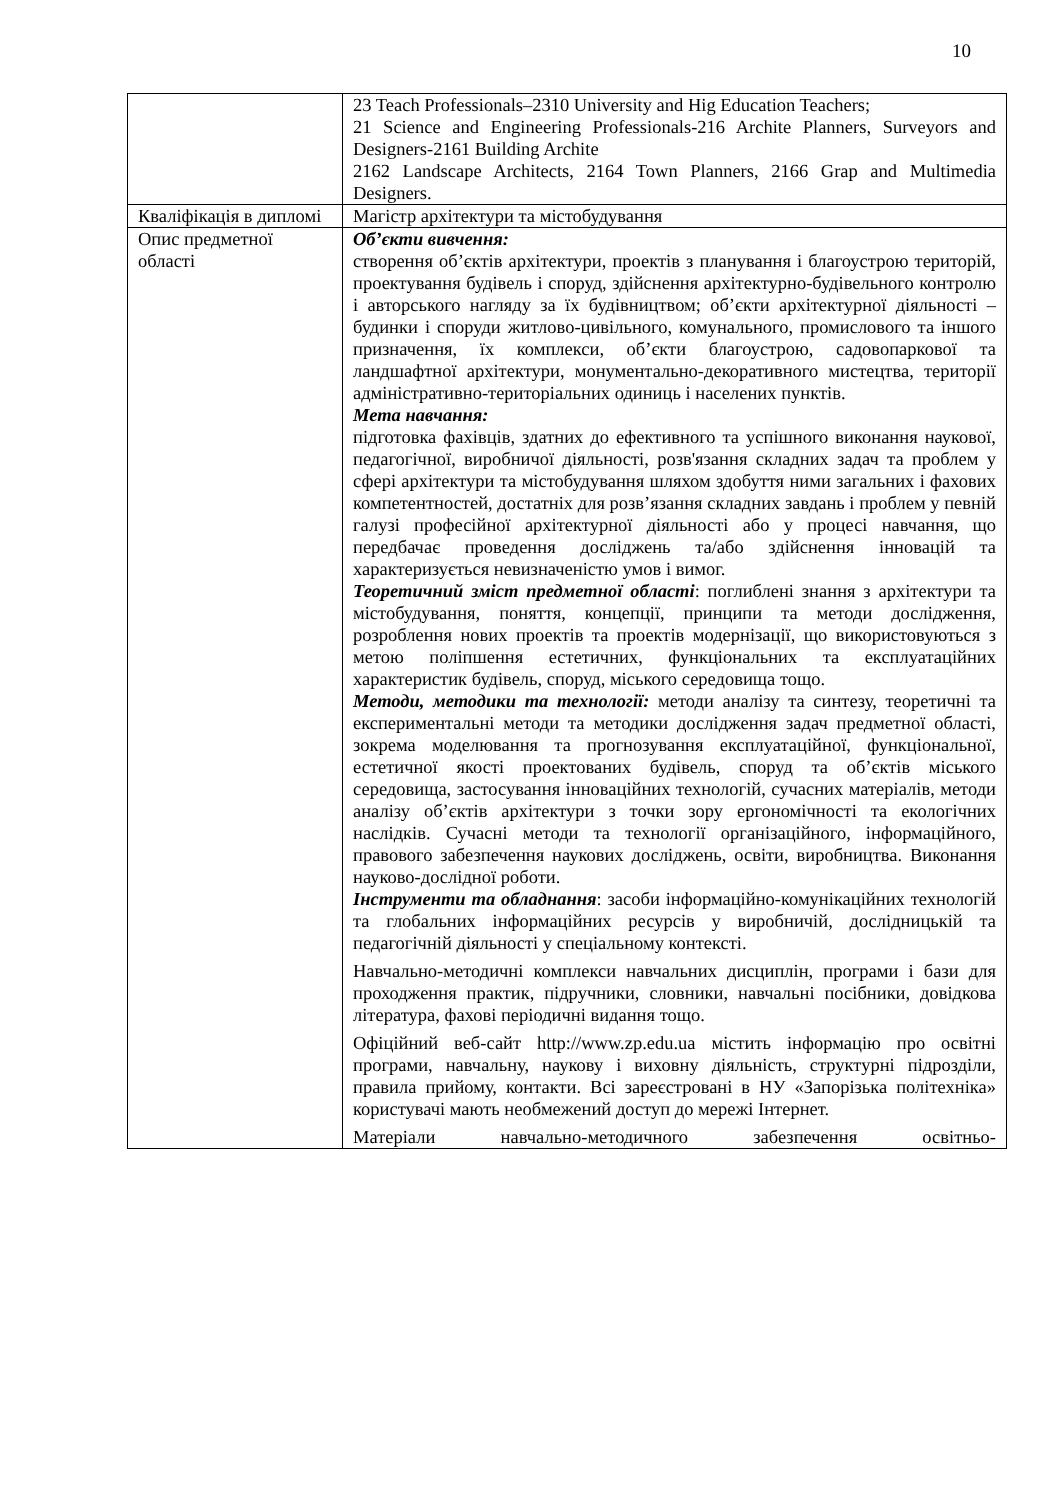10
| | 23 Teach Professionals–2310 University and Hig Education Teachers; 21 Science and Engineering Professionals-216 Archite Planners, Surveyors and Designers-2161 Building Archite 2162 Landscape Architects, 2164 Town Planners, 2166 Grap and Multimedia Designers. |
| Кваліфікація в дипломі | Магістр архітектури та містобудування |
| Опис предметної області | Об’єкти вивчення: створення об’єктів архітектури, проектів з планування і благоустрою територій, проектування будівель і споруд, здійснення архітектурно-будівельного контролю і авторського нагляду за їх будівництвом; об’єкти архітектурної діяльності – будинки і споруди житлово-цивільного, комунального, промислового та іншого призначення, їх комплекси, об’єкти благоустрою, садовопаркової та ландшафтної архітектури, монументально-декоративного мистецтва, території адміністративно-територіальних одиниць і населених пунктів. Мета навчання: підготовка фахівців, здатних до ефективного та успішного виконання наукової, педагогічної, виробничої діяльності, розв'язання складних задач та проблем у сфері архітектури та містобудування шляхом здобуття ними загальних і фахових компетентностей, достатніх для розв’язання складних завдань і проблем у певній галузі професійної архітектурної діяльності або у процесі навчання, що передбачає проведення досліджень та/або здійснення інновацій та характеризується невизначеністю умов і вимог. Теоретичний зміст предметної області : поглиблені знання з архітектури та містобудування, поняття, концепції, принципи та методи дослідження, розроблення нових проектів та проектів модернізації, що використовуються з метою поліпшення естетичних, функціональних та експлуатаційних характеристик будівель, споруд, міського середовища тощо. Методи, методики та технології: методи аналізу та синтезу, теоретичні та експериментальні методи та методики дослідження задач предметної області, зокрема моделювання та прогнозування експлуатаційної, функціональної, естетичної якості проектованих будівель, споруд та об’єктів міського середовища, застосування інноваційних технологій, сучасних матеріалів, методи аналізу об’єктів архітектури з точки зору ергономічності та екологічних наслідків. Сучасні методи та технології організаційного, інформаційного, правового забезпечення наукових досліджень, освіти, виробництва. Виконання науково-дослідної роботи. Інструменти та обладнання : засоби інформаційно-комунікаційних технологій та глобальних інформаційних ресурсів у виробничій, дослідницькій та педагогічній діяльності у спеціальному контексті. Навчально-методичні комплекси навчальних дисциплін, програми і бази для проходження практик, підручники, словники, навчальні посібники, довідкова література, фахові періодичні видання тощо. Офіційний веб-сайт http://www.zp.edu.ua містить інформацію про освітні програми, навчальну, наукову і виховну діяльність, структурні підрозділи, правила прийому, контакти. Всі зареєстровані в НУ «Запорізька політехніка» користувачі мають необмежений доступ до мережі Інтернет. Матеріали навчально-методичного забезпечення освітньо- |